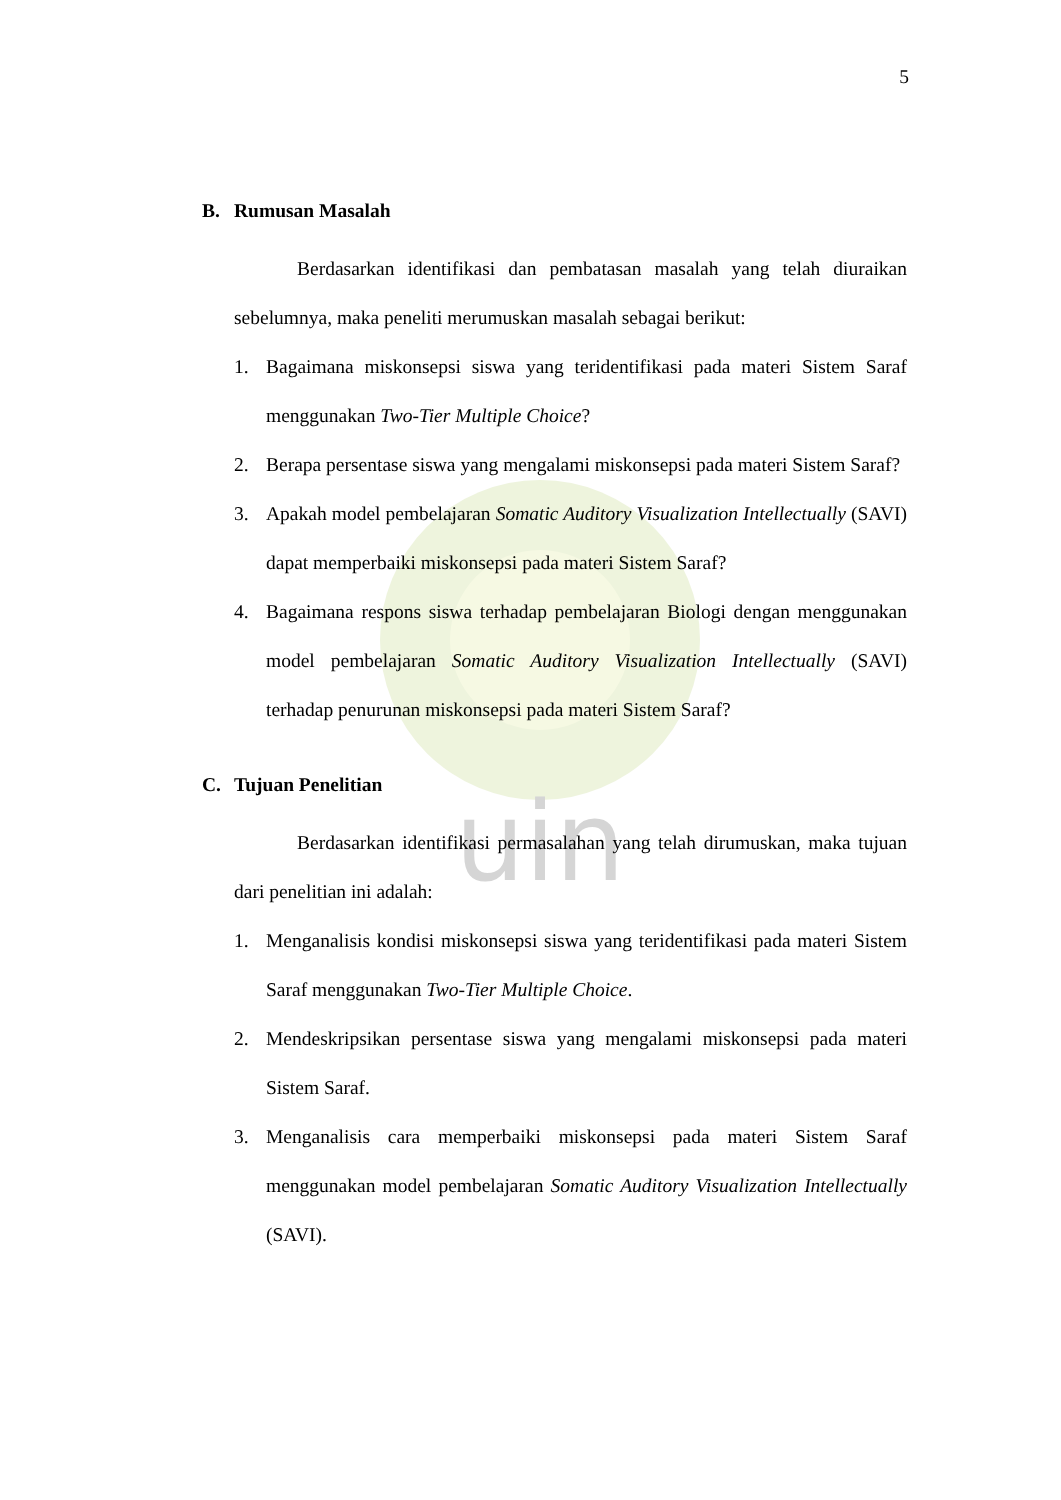uin
5
B. Rumusan Masalah
Berdasarkan identifikasi dan pembatasan masalah yang telah diuraikan sebelumnya, maka peneliti merumuskan masalah sebagai berikut:
1. Bagaimana miskonsepsi siswa yang teridentifikasi pada materi Sistem Saraf menggunakan Two-Tier Multiple Choice?
2. Berapa persentase siswa yang mengalami miskonsepsi pada materi Sistem Saraf?
3. Apakah model pembelajaran Somatic Auditory Visualization Intellectually (SAVI) dapat memperbaiki miskonsepsi pada materi Sistem Saraf?
4. Bagaimana respons siswa terhadap pembelajaran Biologi dengan menggunakan model pembelajaran Somatic Auditory Visualization Intellectually (SAVI) terhadap penurunan miskonsepsi pada materi Sistem Saraf?
C. Tujuan Penelitian
Berdasarkan identifikasi permasalahan yang telah dirumuskan, maka tujuan dari penelitian ini adalah:
1. Menganalisis kondisi miskonsepsi siswa yang teridentifikasi pada materi Sistem Saraf menggunakan Two-Tier Multiple Choice.
2. Mendeskripsikan persentase siswa yang mengalami miskonsepsi pada materi Sistem Saraf.
3. Menganalisis cara memperbaiki miskonsepsi pada materi Sistem Saraf menggunakan model pembelajaran Somatic Auditory Visualization Intellectually (SAVI).